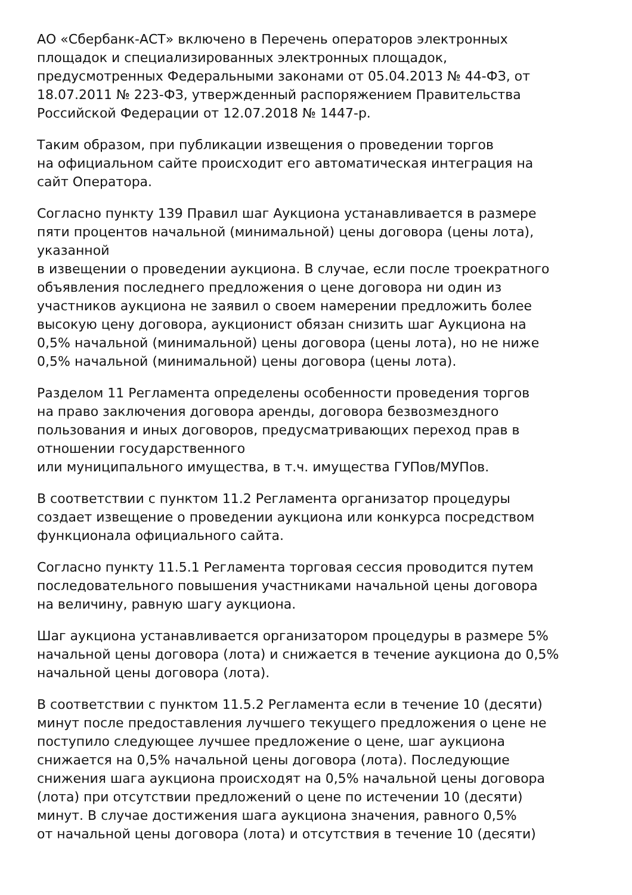АО «Сбербанк-АСТ» включено в Перечень операторов электронных
площадок и специализированных электронных площадок,
предусмотренных Федеральными законами от 05.04.2013 № 44-ФЗ, от
18.07.2011 № 223-ФЗ, утвержденный распоряжением Правительства
Российской Федерации от 12.07.2018 № 1447-р.
Таким образом, при публикации извещения о проведении торгов
на официальном сайте происходит его автоматическая интеграция на
сайт Оператора.
Согласно пункту 139 Правил шаг Аукциона устанавливается в размере
пяти процентов начальной (минимальной) цены договора (цены лота),
указанной
в извещении о проведении аукциона. В случае, если после троекратного
объявления последнего предложения о цене договора ни один из
участников аукциона не заявил о своем намерении предложить более
высокую цену договора, аукционист обязан снизить шаг Аукциона на
0,5% начальной (минимальной) цены договора (цены лота), но не ниже
0,5% начальной (минимальной) цены договора (цены лота).
Разделом 11 Регламента определены особенности проведения торгов
на право заключения договора аренды, договора безвозмездного
пользования и иных договоров, предусматривающих переход прав в
отношении государственного
или муниципального имущества, в т.ч. имущества ГУПов/МУПов.
В соответствии с пунктом 11.2 Регламента организатор процедуры
создает извещение о проведении аукциона или конкурса посредством
функционала официального сайта.
Согласно пункту 11.5.1 Регламента торговая сессия проводится путем
последовательного повышения участниками начальной цены договора
на величину, равную шагу аукциона.
Шаг аукциона устанавливается организатором процедуры в размере 5%
начальной цены договора (лота) и снижается в течение аукциона до 0,5%
начальной цены договора (лота).
В соответствии с пунктом 11.5.2 Регламента если в течение 10 (десяти)
минут после предоставления лучшего текущего предложения о цене не
поступило следующее лучшее предложение о цене, шаг аукциона
снижается на 0,5% начальной цены договора (лота). Последующие
снижения шага аукциона происходят на 0,5% начальной цены договора
(лота) при отсутствии предложений о цене по истечении 10 (десяти)
минут. В случае достижения шага аукциона значения, равного 0,5%
от начальной цены договора (лота) и отсутствия в течение 10 (десяти)